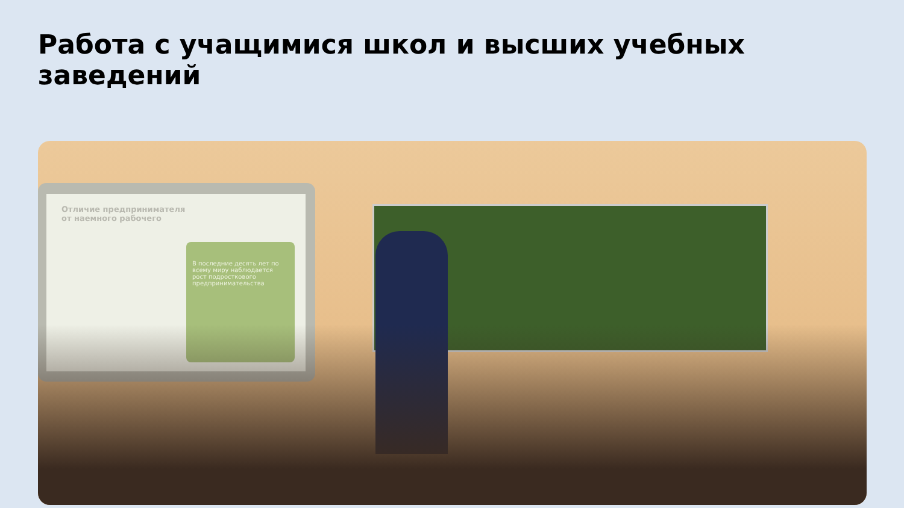Работа с учащимися школ и высших учебных заведений
Отличие предпринимателя
от наемного рабочего
В последние десять лет по всему миру наблюдается рост подросткового предпринимательства